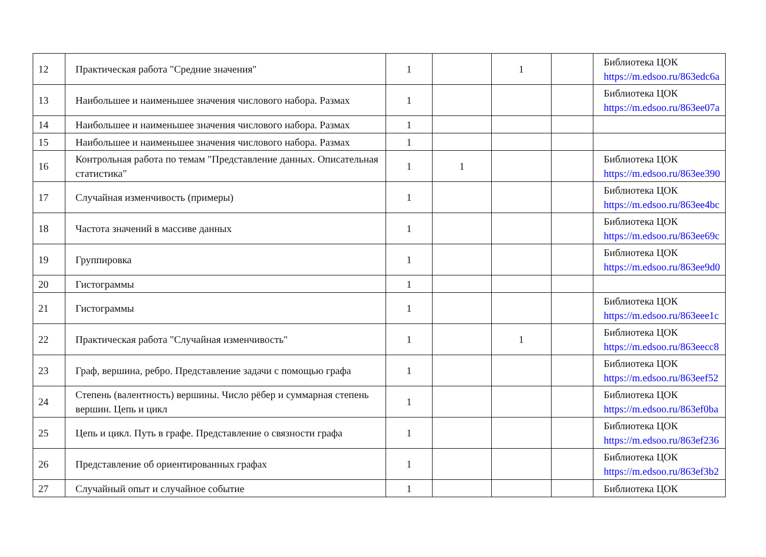| 12 | Практическая работа "Средние значения" | 1 | | 1 | | Библиотека ЦОК https://m.edsoo.ru/863edc6a |
| 13 | Наибольшее и наименьшее значения числового набора. Размах | 1 | | | | Библиотека ЦОК https://m.edsoo.ru/863ee07a |
| 14 | Наибольшее и наименьшее значения числового набора. Размах | 1 | | | | |
| 15 | Наибольшее и наименьшее значения числового набора. Размах | 1 | | | | |
| 16 | Контрольная работа по темам "Представление данных. Описательная статистика" | 1 | 1 | | | Библиотека ЦОК https://m.edsoo.ru/863ee390 |
| 17 | Случайная изменчивость (примеры) | 1 | | | | Библиотека ЦОК https://m.edsoo.ru/863ee4bc |
| 18 | Частота значений в массиве данных | 1 | | | | Библиотека ЦОК https://m.edsoo.ru/863ee69c |
| 19 | Группировка | 1 | | | | Библиотека ЦОК https://m.edsoo.ru/863ee9d0 |
| 20 | Гистограммы | 1 | | | | |
| 21 | Гистограммы | 1 | | | | Библиотека ЦОК https://m.edsoo.ru/863eee1c |
| 22 | Практическая работа "Случайная изменчивость" | 1 | | 1 | | Библиотека ЦОК https://m.edsoo.ru/863eecc8 |
| 23 | Граф, вершина, ребро. Представление задачи с помощью графа | 1 | | | | Библиотека ЦОК https://m.edsoo.ru/863eef52 |
| 24 | Степень (валентность) вершины. Число рёбер и суммарная степень вершин. Цепь и цикл | 1 | | | | Библиотека ЦОК https://m.edsoo.ru/863ef0ba |
| 25 | Цепь и цикл. Путь в графе. Представление о связности графа | 1 | | | | Библиотека ЦОК https://m.edsoo.ru/863ef236 |
| 26 | Представление об ориентированных графах | 1 | | | | Библиотека ЦОК https://m.edsoo.ru/863ef3b2 |
| 27 | Случайный опыт и случайное событие | 1 | | | | Библиотека ЦОК |